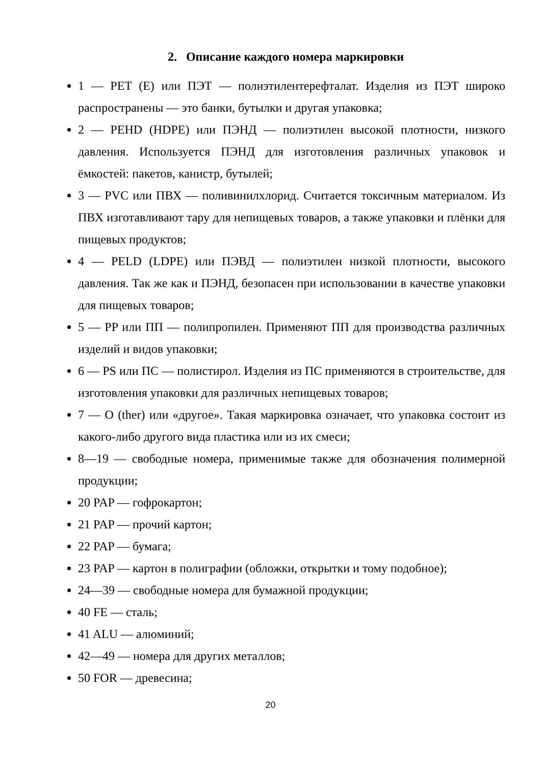2. Описание каждого номера маркировки
1 — PET (E) или ПЭТ — полиэтилентерефталат. Изделия из ПЭТ широко распространены — это банки, бутылки и другая упаковка;
2 — PEHD (HDPE) или ПЭНД — полиэтилен высокой плотности, низкого давления. Используется ПЭНД для изготовления различных упаковок и ёмкостей: пакетов, канистр, бутылей;
3 — PVC или ПВХ — поливинилхлорид. Считается токсичным материалом. Из ПВХ изготавливают тару для непищевых товаров, а также упаковки и плёнки для пищевых продуктов;
4 — PELD (LDPE) или ПЭВД — полиэтилен низкой плотности, высокого давления. Так же как и ПЭНД, безопасен при использовании в качестве упаковки для пищевых товаров;
5 — PP или ПП — полипропилен. Применяют ПП для производства различных изделий и видов упаковки;
6 — PS или ПС — полистирол. Изделия из ПС применяются в строительстве, для изготовления упаковки для различных непищевых товаров;
7 — O (ther) или «другое». Такая маркировка означает, что упаковка состоит из какого-либо другого вида пластика или из их смеси;
8—19 — свободные номера, применимые также для обозначения полимерной продукции;
20 PAP — гофрокартон;
21 PAP — прочий картон;
22 PAP — бумага;
23 PAP — картон в полиграфии (обложки, открытки и тому подобное);
24—39 — свободные номера для бумажной продукции;
40 FE — сталь;
41 ALU — алюминий;
42—49 — номера для других металлов;
50 FOR — древесина;
20